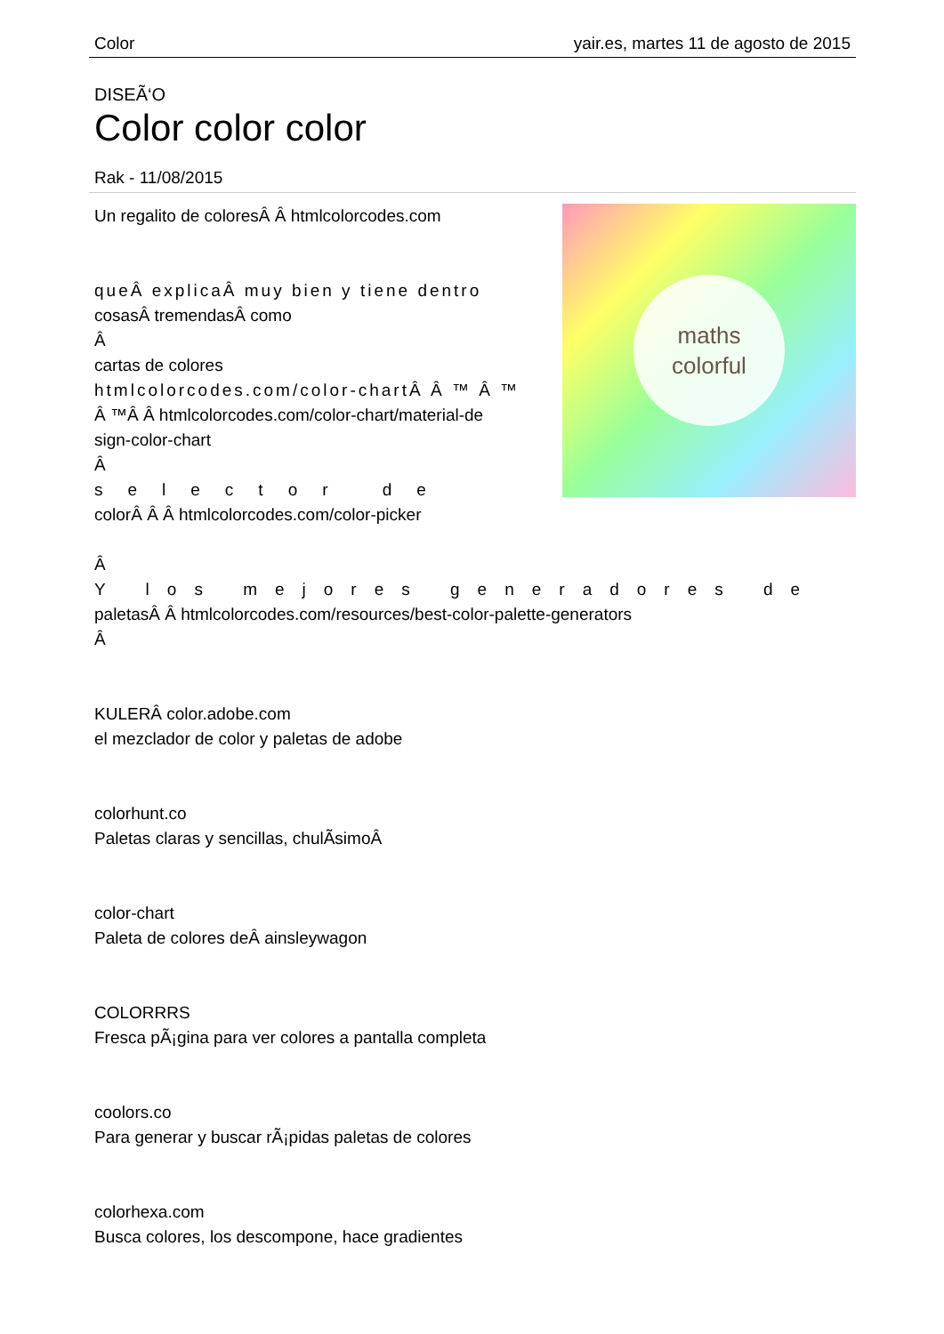Color yair.es, martes 11 de agosto de 2015
DISEÃ‘O
Color color color
Rak - 11/08/2015
maths
colorful
Un regalito de coloresÂ Â htmlcolorcodes.com
queÂ explicaÂ muy bien y tiene dentro
cosasÂ tremendasÂ como
Â
cartas de colores
htmlcolorcodes.com/color-chartÂ Â ™ Â ™
Â ™Â Â htmlcolorcodes.com/color-chart/material-de
sign-color-chart
Â
selector de
colorÂ Â Â htmlcolorcodes.com/color-picker
Â
Y los mejores generadores de
paletasÂ Â htmlcolorcodes.com/resources/best-color-palette-generators
Â
KULERÂ color.adobe.com
el mezclador de color y paletas de adobe
colorhunt.co
Paletas claras y sencillas, chulÃ­simoÂ
color-chart
Paleta de colores deÂ ainsleywagon
COLORRRS
Fresca pÃ¡gina para ver colores a pantalla completa
coolors.co
Para generar y buscar rÃ¡pidas paletas de colores
colorhexa.com
Busca colores, los descompone, hace gradientes